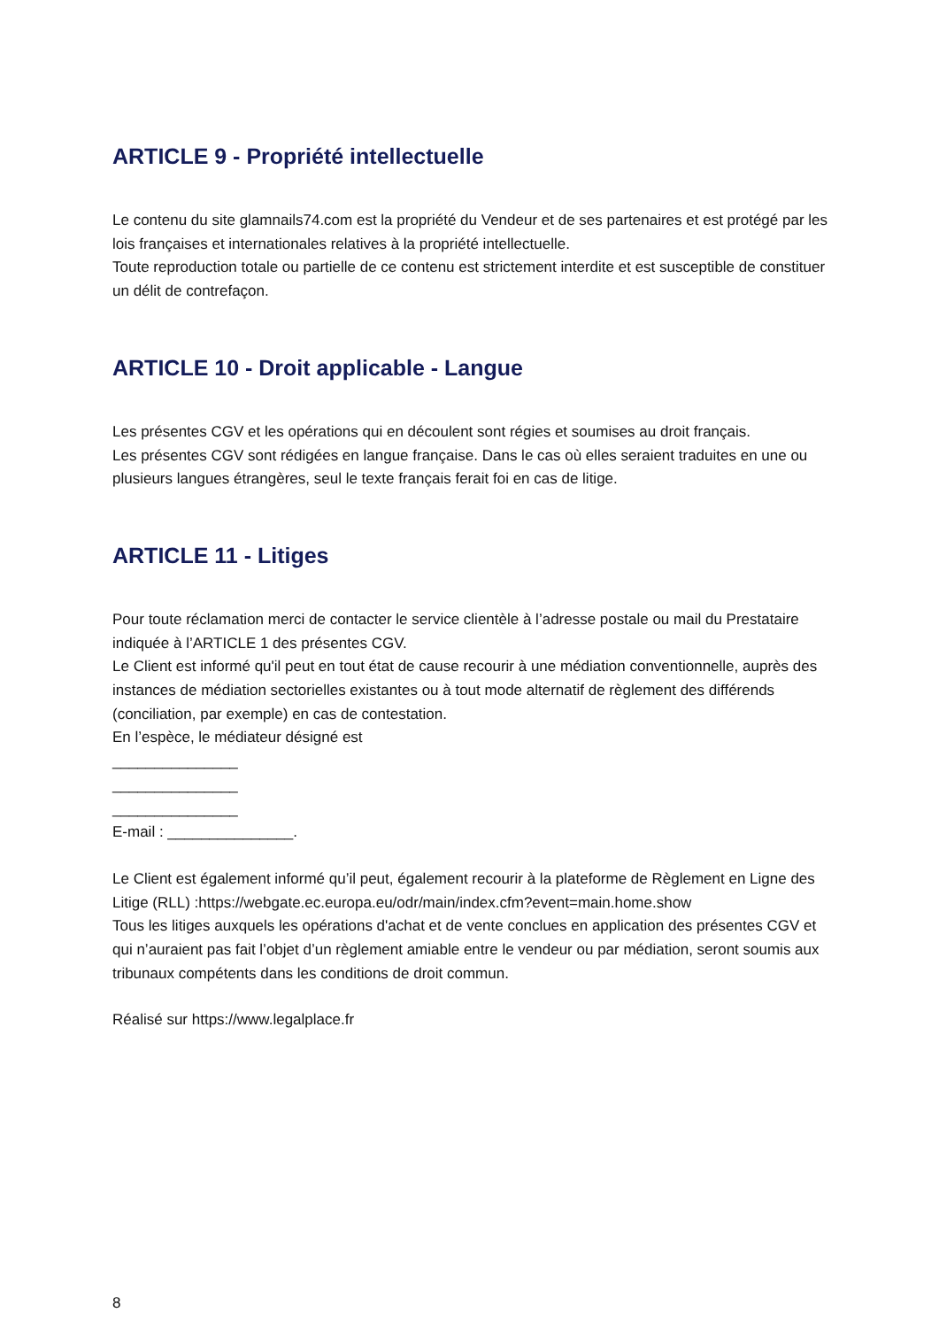ARTICLE 9 - Propriété intellectuelle
Le contenu du site glamnails74.com est la propriété du Vendeur et de ses partenaires et est protégé par les lois françaises et internationales relatives à la propriété intellectuelle.
Toute reproduction totale ou partielle de ce contenu est strictement interdite et est susceptible de constituer un délit de contrefaçon.
ARTICLE 10 - Droit applicable - Langue
Les présentes CGV et les opérations qui en découlent sont régies et soumises au droit français.
Les présentes CGV sont rédigées en langue française. Dans le cas où elles seraient traduites en une ou plusieurs langues étrangères, seul le texte français ferait foi en cas de litige.
ARTICLE 11 - Litiges
Pour toute réclamation merci de contacter le service clientèle à l’adresse postale ou mail du Prestataire indiquée à l’ARTICLE 1 des présentes CGV.
Le Client est informé qu'il peut en tout état de cause recourir à une médiation conventionnelle, auprès des instances de médiation sectorielles existantes ou à tout mode alternatif de règlement des différends (conciliation, par exemple) en cas de contestation.
En l’espèce, le médiateur désigné est
_______________
_______________
_______________
E-mail : _______________.
Le Client est également informé qu’il peut, également recourir à la plateforme de Règlement en Ligne des Litige (RLL) :https://webgate.ec.europa.eu/odr/main/index.cfm?event=main.home.show
Tous les litiges auxquels les opérations d'achat et de vente conclues en application des présentes CGV et qui n’auraient pas fait l’objet d’un règlement amiable entre le vendeur ou par médiation, seront soumis aux tribunaux compétents dans les conditions de droit commun.
Réalisé sur https://www.legalplace.fr
8